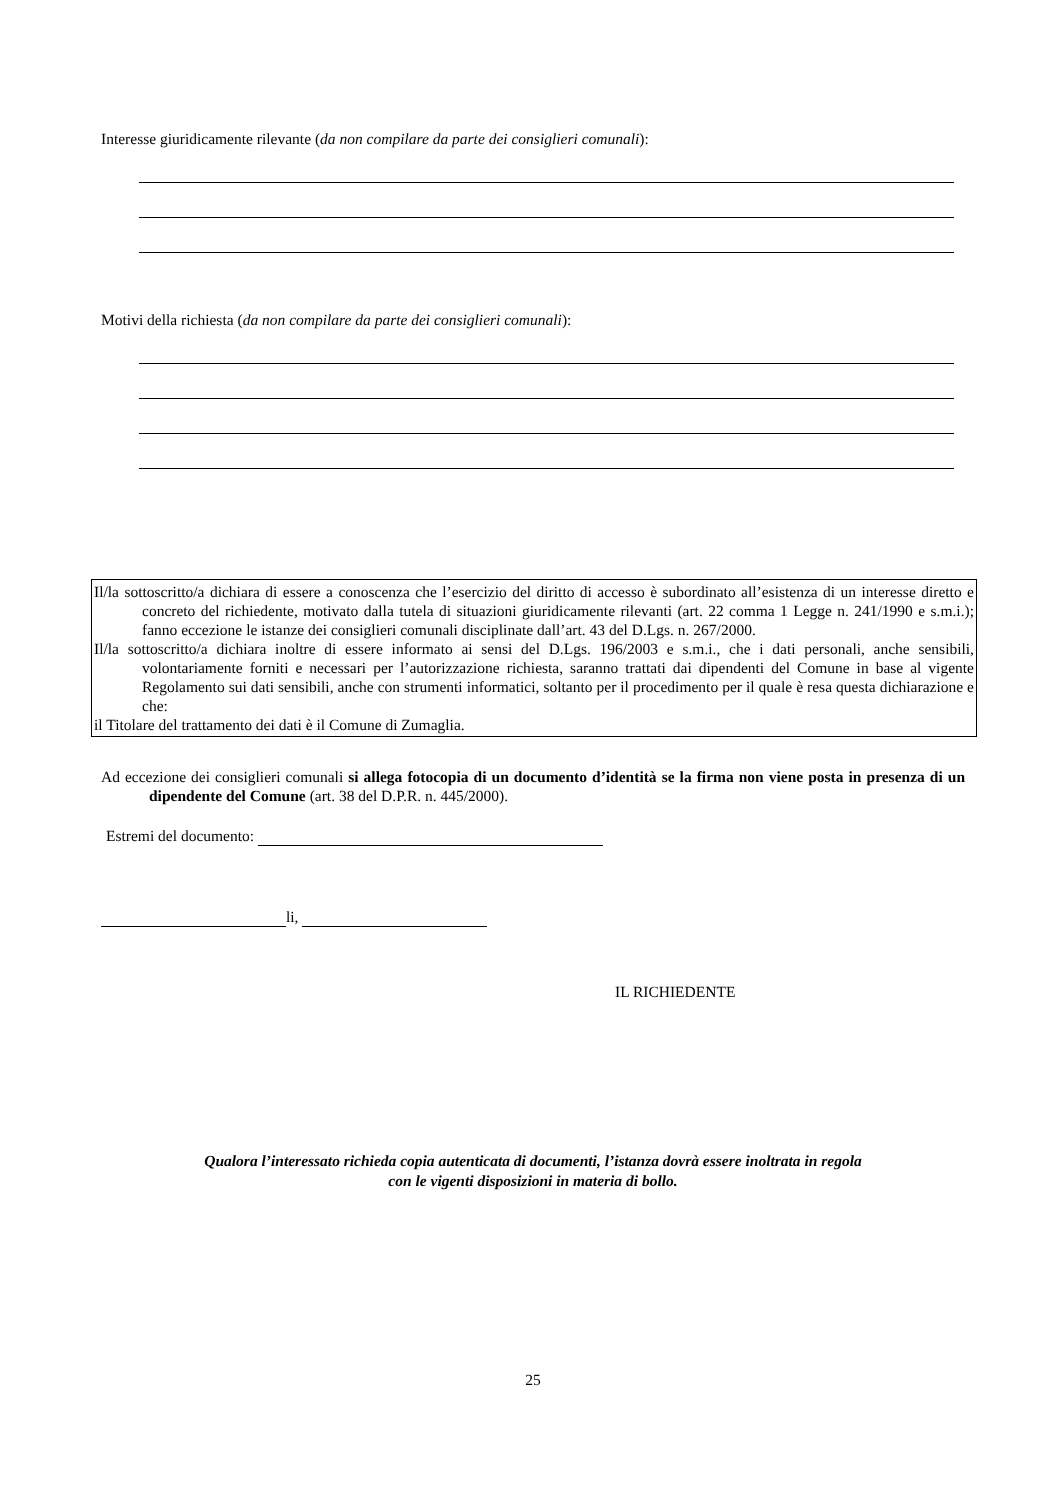Interesse giuridicamente rilevante (da non compilare da parte dei consiglieri comunali):
Motivi della richiesta (da non compilare da parte dei consiglieri comunali):
Il/la sottoscritto/a dichiara di essere a conoscenza che l’esercizio del diritto di accesso è subordinato all’esistenza di un interesse diretto e concreto del richiedente, motivato dalla tutela di situazioni giuridicamente rilevanti (art. 22 comma 1 Legge n. 241/1990 e s.m.i.); fanno eccezione le istanze dei consiglieri comunali disciplinate dall’art. 43 del D.Lgs. n. 267/2000.
Il/la sottoscritto/a dichiara inoltre di essere informato ai sensi del D.Lgs. 196/2003 e s.m.i., che i dati personali, anche sensibili, volontariamente forniti e necessari per l’autorizzazione richiesta, saranno trattati dai dipendenti del Comune in base al vigente Regolamento sui dati sensibili, anche con strumenti informatici, soltanto per il procedimento per il quale è resa questa dichiarazione e che:
il Titolare del trattamento dei dati è il Comune di Zumaglia.
Ad eccezione dei consiglieri comunali si allega fotocopia di un documento d’identità se la firma non viene posta in presenza di un dipendente del Comune (art. 38 del D.P.R. n. 445/2000).
Estremi del documento:
li,
IL RICHIEDENTE
Qualora l’interessato richieda copia autenticata di documenti, l’istanza dovrà essere inoltrata in regola
con le vigenti disposizioni in materia di bollo.
25